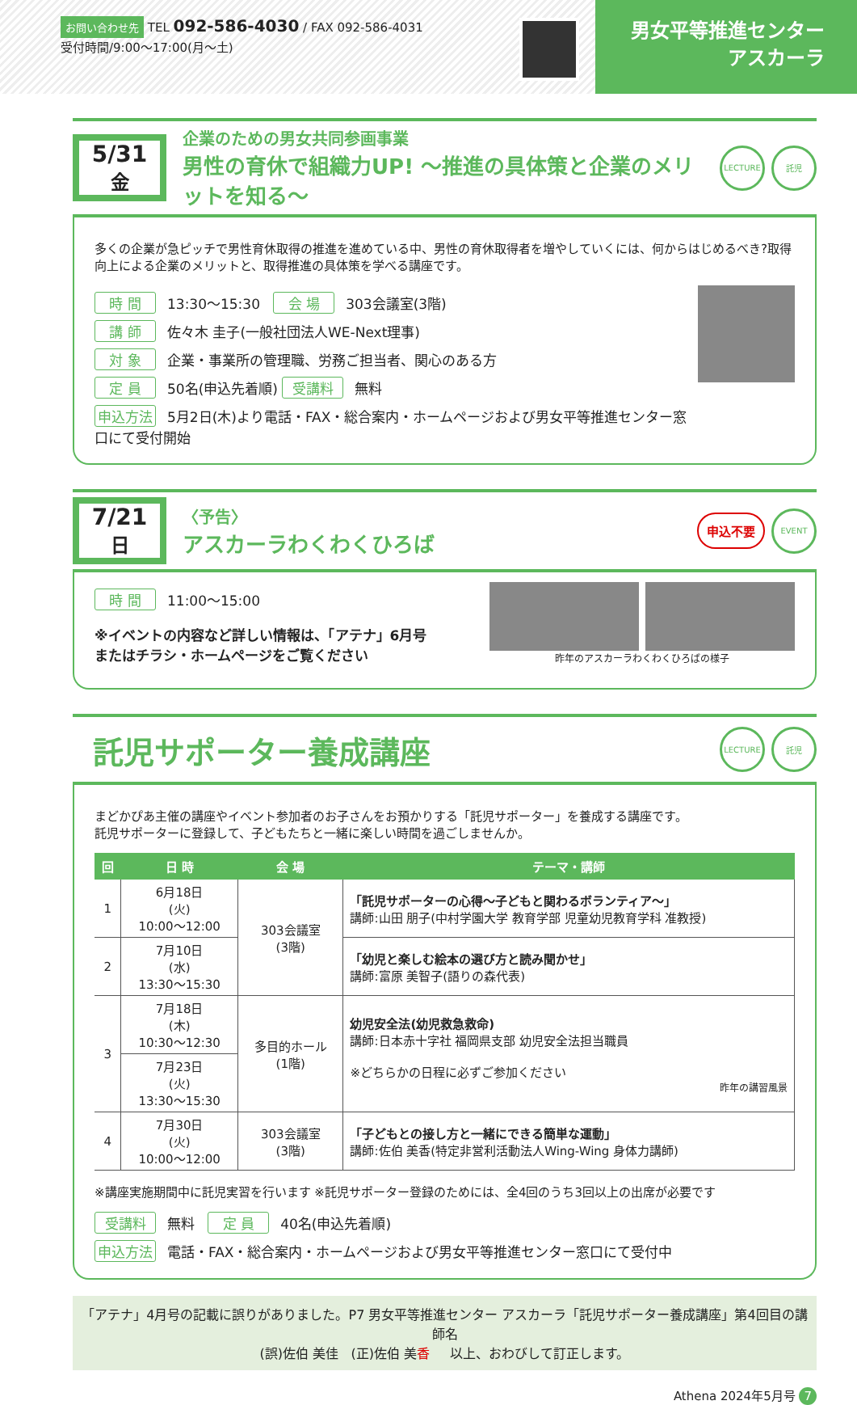お問い合わせ先 TEL 092-586-4030 / FAX 092-586-4031
受付時間/9:00〜17:00(月〜土)
男女平等推進センター
アスカーラ
5/31
金
企業のための男女共同参画事業
男性の育休で組織力UP! 〜推進の具体策と企業のメリットを知る〜
LECTURE 託児
多くの企業が急ピッチで男性育休取得の推進を進めている中、男性の育休取得者を増やしていくには、何からはじめるべき?取得向上による企業のメリットと、取得推進の具体策を学べる講座です。
時 間 13:30〜15:30 会 場 303会議室(3階)
講 師 佐々木 圭子(一般社団法人WE-Next理事)
対 象 企業・事業所の管理職、労務ご担当者、関心のある方
定 員 50名(申込先着順) 受講料 無料
申込方法 5月2日(木)より電話・FAX・総合案内・ホームページおよび男女平等推進センター窓口にて受付開始
7/21
日
〈予告〉
アスカーラわくわくひろば
申込不要
EVENT
時 間 11:00〜15:00
※イベントの内容など詳しい情報は、「アテナ」6月号
またはチラシ・ホームページをご覧ください
昨年のアスカーラわくわくひろばの様子
託児サポーター養成講座
LECTURE 託児
まどかぴあ主催の講座やイベント参加者のお子さんをお預かりする「託児サポーター」を養成する講座です。
託児サポーターに登録して、子どもたちと一緒に楽しい時間を過ごしませんか。
| 回 | 日 時 | 会 場 | テーマ・講師 |
| --- | --- | --- | --- |
| 1 | 6月18日 (火) 10:00〜12:00 | 303会議室 (3階) | 「託児サポーターの心得〜子どもと関わるボランティア〜」 講師:山田 朋子(中村学園大学 教育学部 児童幼児教育学科 准教授) |
| 2 | 7月10日 (水) 13:30〜15:30 | | 「幼児と楽しむ絵本の選び方と読み聞かせ」 講師:富原 美智子(語りの森代表) |
| 3 | 7月18日 (木) 10:30〜12:30 | 多目的ホール (1階) | 幼児安全法(幼児救急救命) 講師:日本赤十字社 福岡県支部 幼児安全法担当職員 ※どちらかの日程に必ずご参加ください 昨年の講習風景 |
| | 7月23日 (火) 13:30〜15:30 | | |
| 4 | 7月30日 (火) 10:00〜12:00 | 303会議室 (3階) | 「子どもとの接し方と一緒にできる簡単な運動」 講師:佐伯 美香(特定非営利活動法人Wing-Wing 身体力講師) |
※講座実施期間中に託児実習を行います ※託児サポーター登録のためには、全4回のうち3回以上の出席が必要です
受講料 無料 定 員 40名(申込先着順)
申込方法 電話・FAX・総合案内・ホームページおよび男女平等推進センター窓口にて受付中
「アテナ」4月号の記載に誤りがありました。P7 男女平等推進センター アスカーラ「託児サポーター養成講座」第4回目の講師名
(誤)佐伯 美佳 (正)佐伯 美香 以上、おわびして訂正します。
Athena 2024年5月号 7